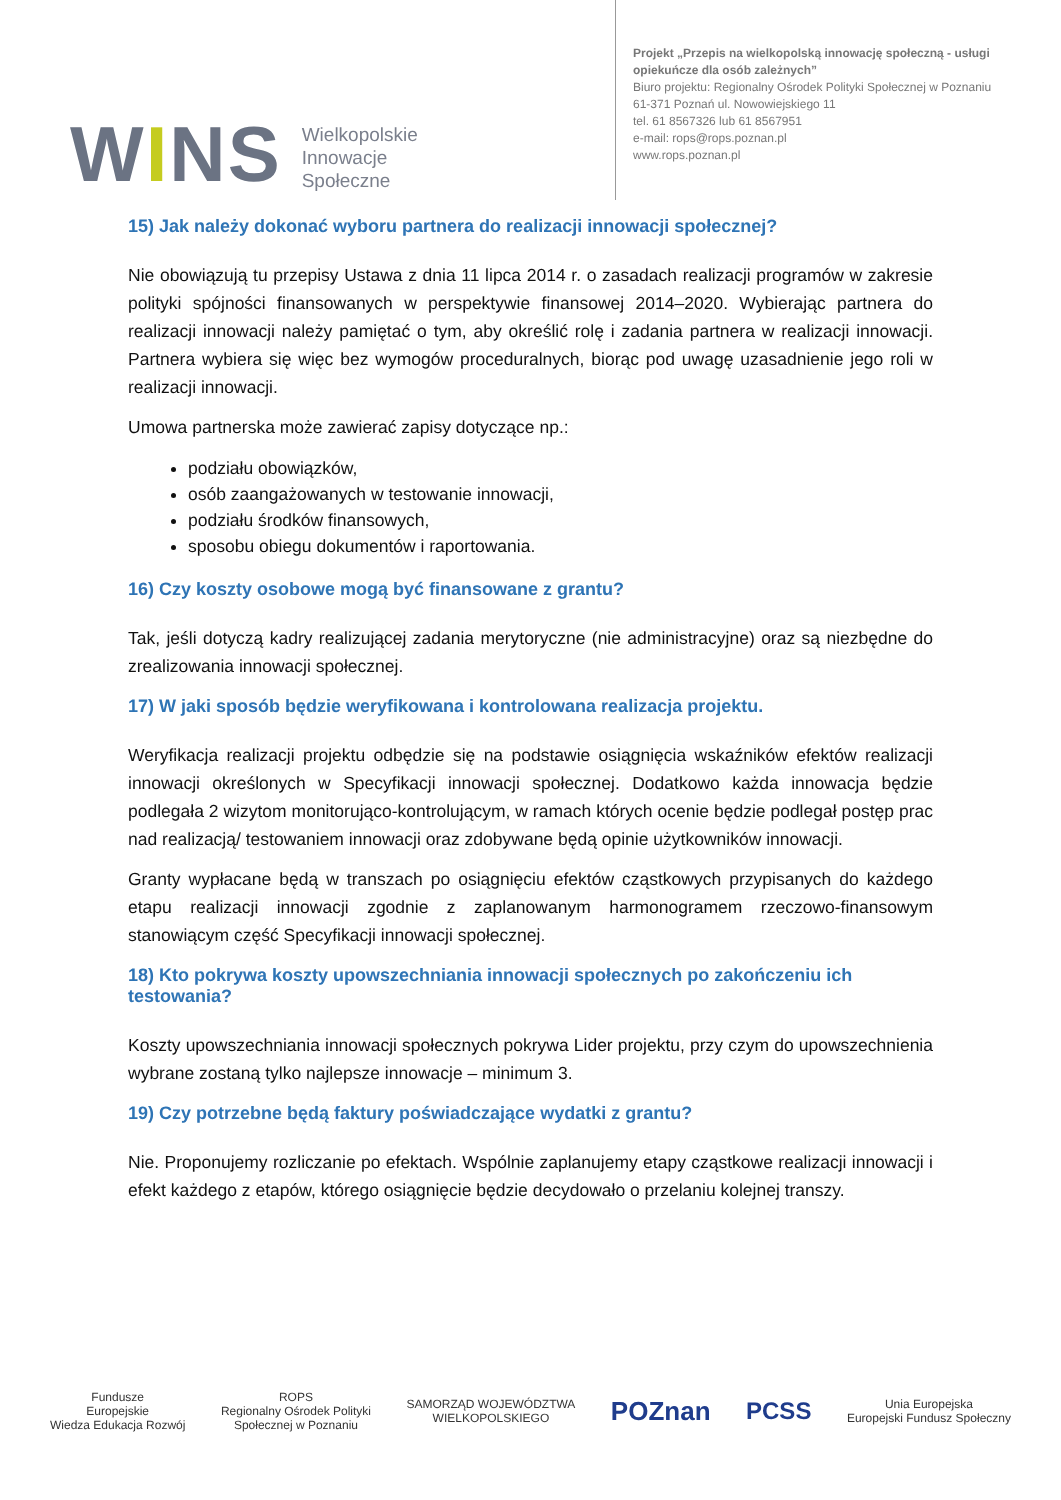WINS
Wielkopolskie
Innowacje
Społeczne
Projekt „Przepis na wielkopolską innowację społeczną - usługi
opiekuńcze dla osób zależnych”
Biuro projektu: Regionalny Ośrodek Polityki Społecznej w Poznaniu
61-371 Poznań ul. Nowowiejskiego 11
tel. 61 8567326 lub 61 8567951
e-mail: rops@rops.poznan.pl
www.rops.poznan.pl
15) Jak należy dokonać wyboru partnera do realizacji innowacji społecznej?
Nie obowiązują tu przepisy Ustawa z dnia 11 lipca 2014 r. o zasadach realizacji programów w zakresie polityki spójności finansowanych w perspektywie finansowej 2014–2020. Wybierając partnera do realizacji innowacji należy pamiętać o tym, aby określić rolę i zadania partnera w realizacji innowacji. Partnera wybiera się więc bez wymogów proceduralnych, biorąc pod uwagę uzasadnienie jego roli w realizacji innowacji.
Umowa partnerska może zawierać zapisy dotyczące np.:
podziału obowiązków,
osób zaangażowanych w testowanie innowacji,
podziału środków finansowych,
sposobu obiegu dokumentów i raportowania.
16) Czy koszty osobowe mogą być finansowane z grantu?
Tak, jeśli dotyczą kadry realizującej zadania merytoryczne (nie administracyjne) oraz są niezbędne do zrealizowania innowacji społecznej.
17) W jaki sposób będzie weryfikowana i kontrolowana realizacja projektu.
Weryfikacja realizacji projektu odbędzie się na podstawie osiągnięcia wskaźników efektów realizacji innowacji określonych w Specyfikacji innowacji społecznej. Dodatkowo każda innowacja będzie podlegała 2 wizytom monitorująco-kontrolującym, w ramach których ocenie będzie podlegał postęp prac nad realizacją/ testowaniem innowacji oraz zdobywane będą opinie użytkowników innowacji.
Granty wypłacane będą w transzach po osiągnięciu efektów cząstkowych przypisanych do każdego etapu realizacji innowacji zgodnie z zaplanowanym harmonogramem rzeczowo-finansowym stanowiącym część Specyfikacji innowacji społecznej.
18) Kto pokrywa koszty upowszechniania innowacji społecznych po zakończeniu ich testowania?
Koszty upowszechniania innowacji społecznych pokrywa Lider projektu, przy czym do upowszechnienia wybrane zostaną tylko najlepsze innowacje – minimum 3.
19) Czy potrzebne będą faktury poświadczające wydatki z grantu?
Nie. Proponujemy rozliczanie po efektach. Wspólnie zaplanujemy etapy cząstkowe realizacji innowacji i efekt każdego z etapów, którego osiągnięcie będzie decydowało o przelaniu kolejnej transzy.
Fundusze
Europejskie
Wiedza Edukacja Rozwój
ROPS
Regionalny Ośrodek Polityki
Społecznej w Poznaniu
SAMORZĄD WOJEWÓDZTWA
WIELKOPOLSKIEGO
POZnan PCSS
Unia Europejska
Europejski Fundusz Społeczny